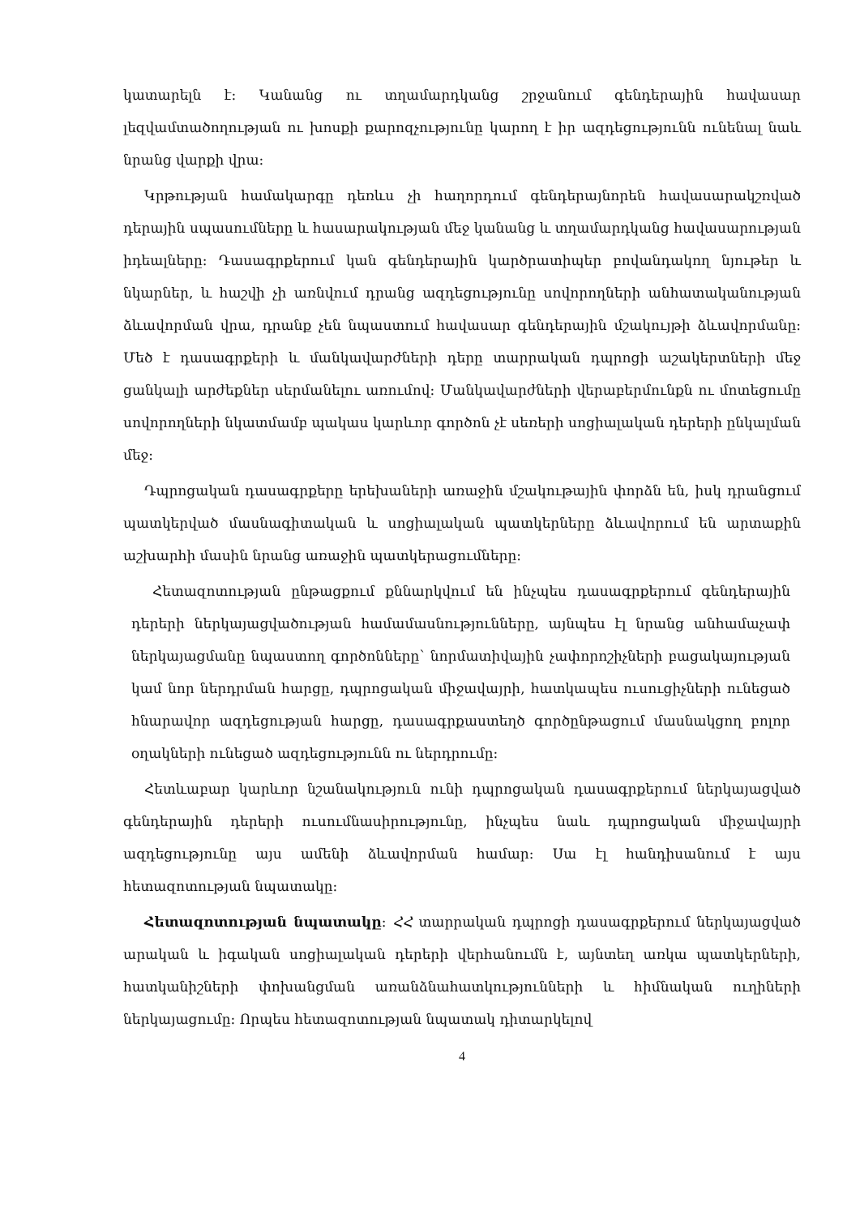կատարելն է։ Կանանց ու տղամարդկանց շրջանում գենդերային հավասար լեզվամտածողության ու խոսքի քարոզչությունը կարող է իր ազդեցությունն ունենալ նաև նրանց վարքի վրա։
Կրթության համակարգը դեռևս չի հաղորդում գենդերայնորեն հավասարակշռված դերային սպասումները և հասարակության մեջ կանանց և տղամարդկանց հավասարության իդեալները։ Դասագրքերում կան գենդերային կարծրատիպեր բովանդակող նյութեր և նկարներ, և հաշվի չի առնվում դրանց ազդեցությունը սովորողների անհատականության ձևավորման վրա, դրանք չեն նպաստում հավասար գենդերային մշակույթի ձևավորմանը։ Մեծ է դասագրքերի և մանկավարժների դերը տարրական դպրոցի աշակերտների մեջ ցանկալի արժեքներ սերմանելու առումով։ Մանկավարժների վերաբերմունքն ու մոտեցումը սովորողների նկատմամբ պակաս կարևոր գործոն չէ սեռերի սոցիալական դերերի ընկալման մեջ։
Դպրոցական դասագրքերը երեխաների առաջին մշակութային փորձն են, իսկ դրանցում պատկերված մասնագիտական և սոցիալական պատկերները ձևավորում են արտաքին աշխարհի մասին նրանց առաջին պատկերացումները։
Հետազոտության ընթացքում քննարկվում են ինչպես դասագրքերում գենդերային դերերի ներկայացվածության համամասնությունները, այնպես էլ նրանց անհամաչափ ներկայացմանը նպաստող գործոնները՝ նորմատիվային չափորոշիչների բացակայության կամ նոր ներդրման հարցը, դպրոցական միջավայրի, հատկապես ուսուցիչների ունեցած հնարավոր ազդեցության հարցը, դասագրքաստեղծ գործընթացում մասնակցող բոլոր օղակների ունեցած ազդեցությունն ու ներդրումը։
Հետևաբար կարևոր նշանակություն ունի դպրոցական դասագրքերում ներկայացված գենդերային դերերի ուսումնասիրությունը, ինչպես նաև դպրոցական միջավայրի ազդեցությունը այս ամենի ձևավորման համար։ Սա էլ հանդիսանում է այս հետազոտության նպատակը։
Հետազոտության նպատակը։ ՀՀ տարրական դպրոցի դասագրքերում ներկայացված արական և իգական սոցիալական դերերի վերհանումն է, այնտեղ առկա պատկերների, հատկանիշների փոխանցման առանձնահատկությունների և հիմնական ուղիների ներկայացումը։ Որպես հետազոտության նպատակ դիտարկելով
4